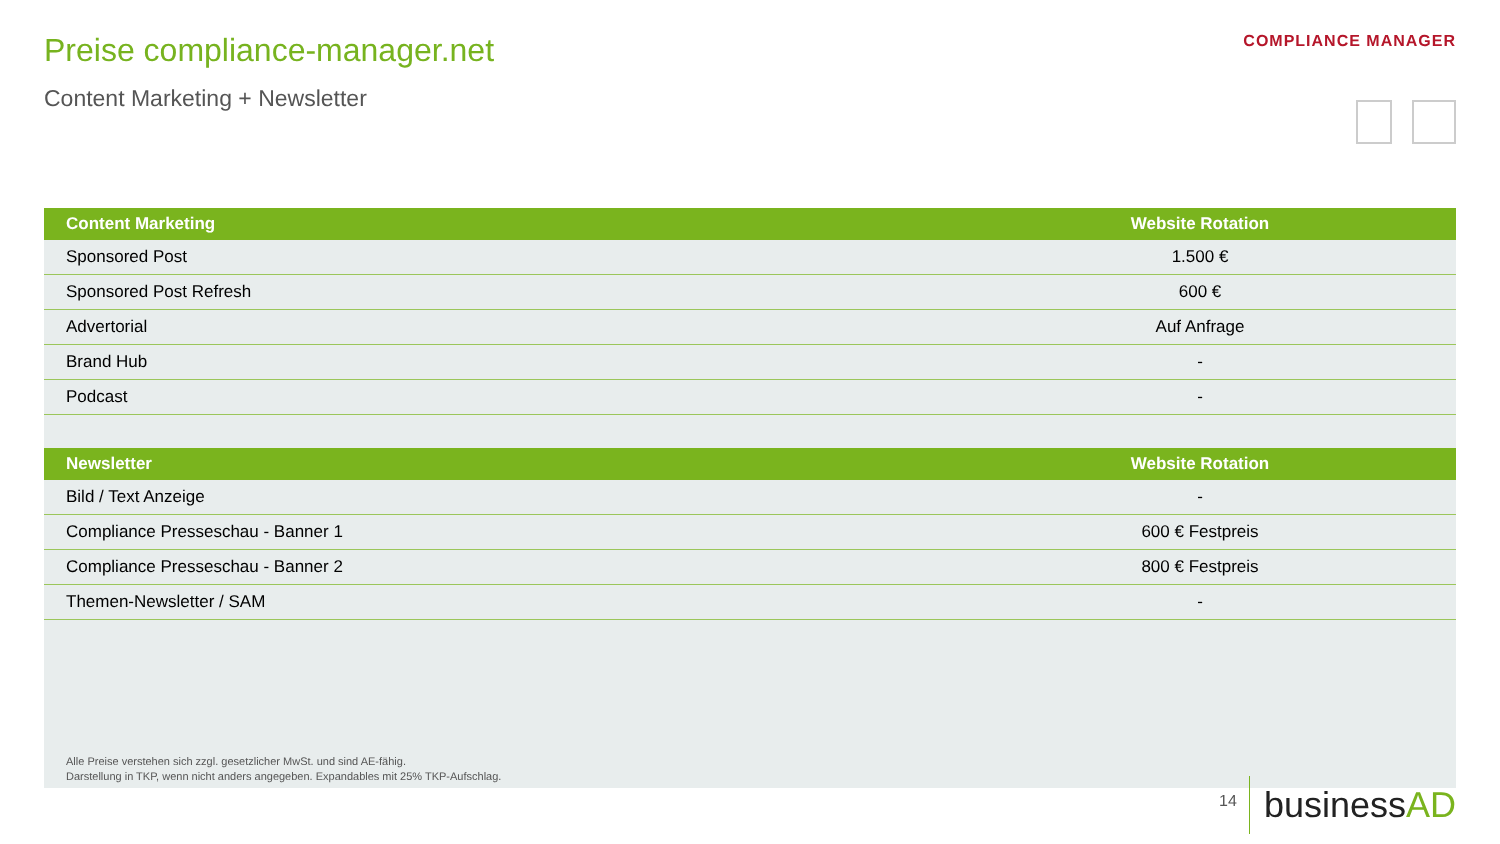Preise compliance-manager.net
Content Marketing + Newsletter
COMPLIANCE MANAGER
| Content Marketing | Website Rotation |
| --- | --- |
| Sponsored Post | 1.500 € |
| Sponsored Post Refresh | 600 € |
| Advertorial | Auf Anfrage |
| Brand Hub | - |
| Podcast | - |
| Newsletter | Website Rotation |
| Bild / Text Anzeige | - |
| Compliance Presseschau - Banner 1 | 600 € Festpreis |
| Compliance Presseschau - Banner 2 | 800 € Festpreis |
| Themen-Newsletter / SAM | - |
Alle Preise verstehen sich zzgl. gesetzlicher MwSt. und sind AE-fähig.
Darstellung in TKP, wenn nicht anders angegeben. Expandables mit 25% TKP-Aufschlag.
14
businessAD